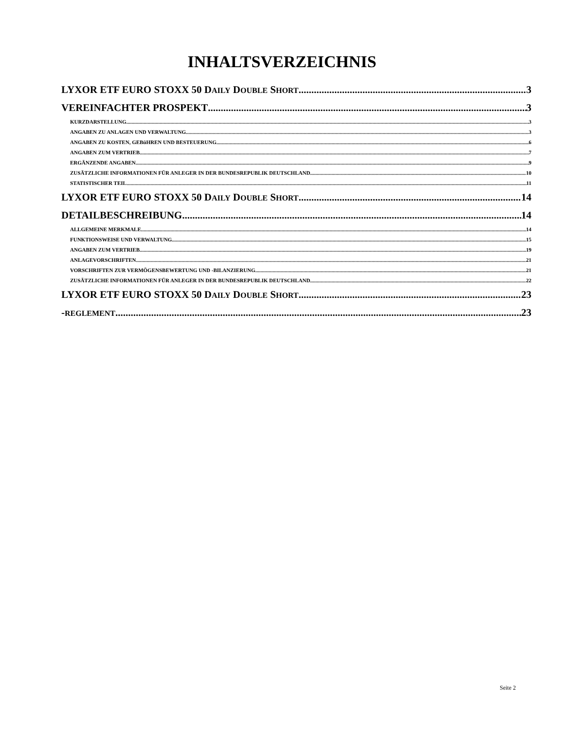INHALTSVERZEICHNIS
LYXOR ETF EURO STOXX 50 DAILY DOUBLE SHORT 3
VEREINFACHTER PROSPEKT 3
KURZDARSTELLUNG 3
ANGABEN ZU ANLAGEN UND VERWALTUNG 3
ANGABEN ZU KOSTEN, GEBüHREN UND BESTEUERUNG 6
ANGABEN ZUM VERTRIEB 7
ERGÄNZENDE ANGABEN 9
ZUSÄTZLICHE INFORMATIONEN FÜR ANLEGER IN DER BUNDESREPUBLIK DEUTSCHLAND 10
STATISTISCHER TEIL 11
LYXOR ETF EURO STOXX 50 DAILY DOUBLE SHORT 14
DETAILBESCHREIBUNG 14
ALLGEMEINE MERKMALE 14
FUNKTIONSWEISE UND VERWALTUNG 15
ANGABEN ZUM VERTRIEB 19
ANLAGEVORSCHRIFTEN 21
VORSCHRIFTEN ZUR VERMÖGENSBEWERTUNG UND -BILANZIERUNG 21
ZUSÄTZLICHE INFORMATIONEN FÜR ANLEGER IN DER BUNDESREPUBLIK DEUTSCHLAND 22
LYXOR ETF EURO STOXX 50 DAILY DOUBLE SHORT 23
-REGLEMENT 23
Seite 2